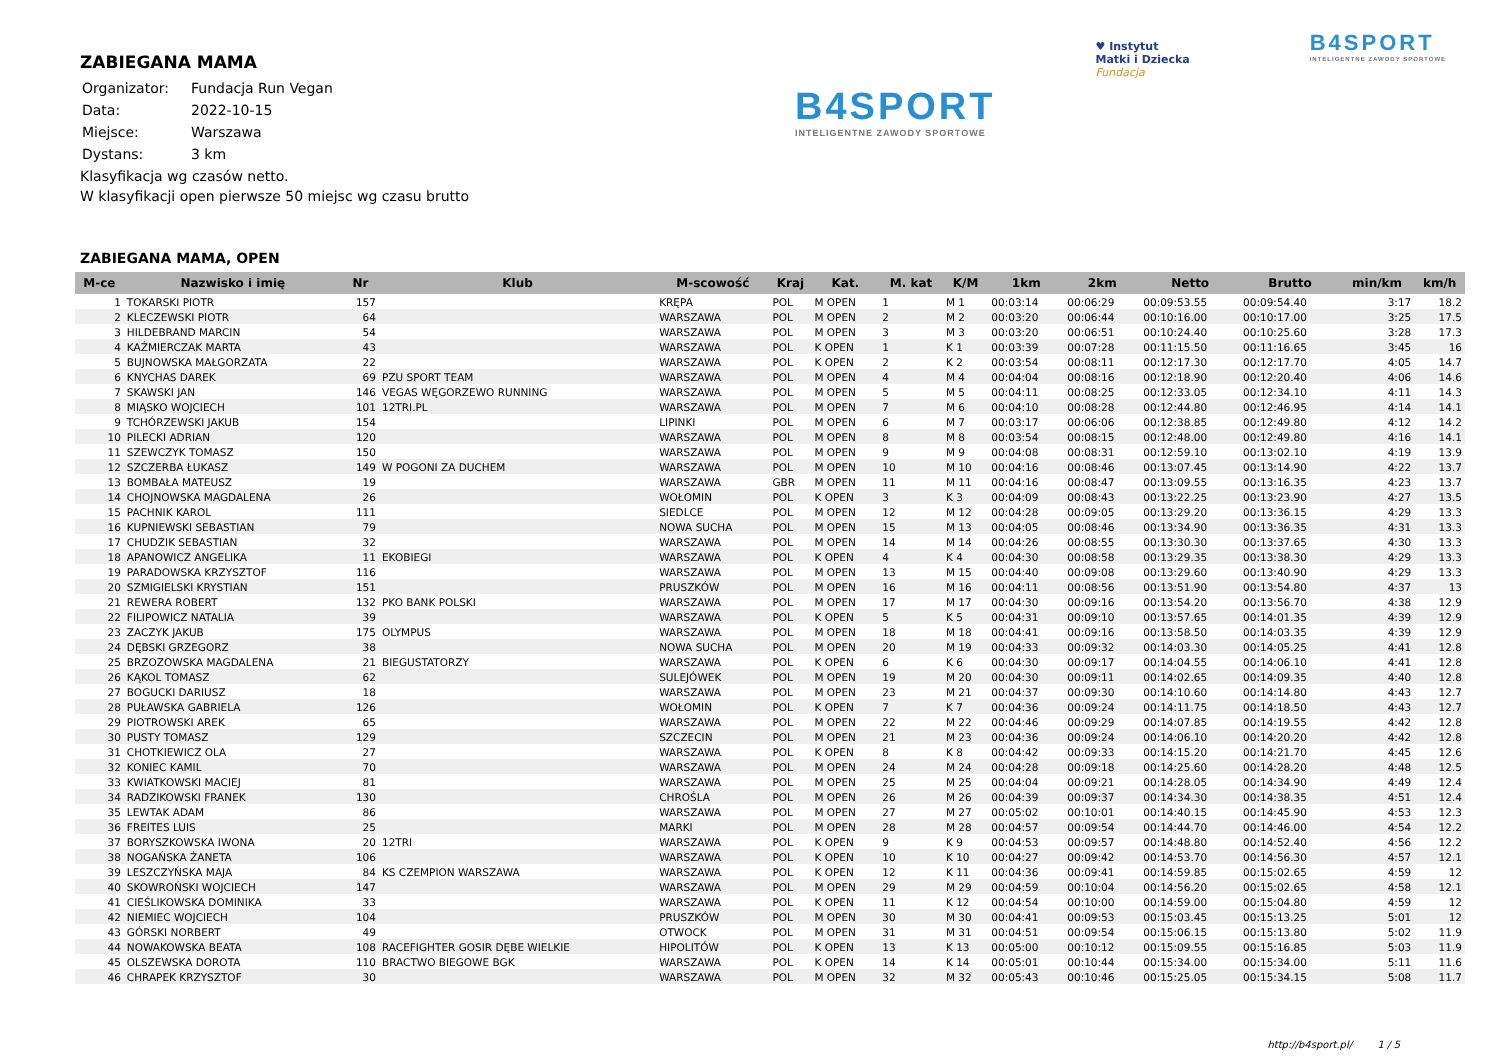ZABIEGANA MAMA
| Organizator: | Fundacja Run Vegan |
| Data: | 2022-10-15 |
| Miejsce: | Warszawa |
| Dystans: | 3 km |
Klasyfikacja wg czasów netto.
W klasyfikacji open pierwsze 50 miejsc wg czasu brutto
B4SPORT
INTELIGENTNE ZAWODY SPORTOWE
♥ Instytut
Matki i Dziecka
Fundacja
B4SPORT
INTELIGENTNE ZAWODY SPORTOWE
ZABIEGANA MAMA, OPEN
| M-ce | Nazwisko i imię | Nr | Klub | M-scowość | Kraj | Kat. | M. kat | K/M | 1km | 2km | Netto | Brutto | min/km | km/h |
| --- | --- | --- | --- | --- | --- | --- | --- | --- | --- | --- | --- | --- | --- | --- |
| 1 | TOKARSKI PIOTR | 157 | | KRĘPA | POL | M OPEN | 1 | M 1 | 00:03:14 | 00:06:29 | 00:09:53.55 | 00:09:54.40 | 3:17 | 18.2 |
| 2 | KLECZEWSKI PIOTR | 64 | | WARSZAWA | POL | M OPEN | 2 | M 2 | 00:03:20 | 00:06:44 | 00:10:16.00 | 00:10:17.00 | 3:25 | 17.5 |
| 3 | HILDEBRAND MARCIN | 54 | | WARSZAWA | POL | M OPEN | 3 | M 3 | 00:03:20 | 00:06:51 | 00:10:24.40 | 00:10:25.60 | 3:28 | 17.3 |
| 4 | KAŹMIERCZAK MARTA | 43 | | WARSZAWA | POL | K OPEN | 1 | K 1 | 00:03:39 | 00:07:28 | 00:11:15.50 | 00:11:16.65 | 3:45 | 16 |
| 5 | BUJNOWSKA MAŁGORZATA | 22 | | WARSZAWA | POL | K OPEN | 2 | K 2 | 00:03:54 | 00:08:11 | 00:12:17.30 | 00:12:17.70 | 4:05 | 14.7 |
| 6 | KNYCHAS DAREK | 69 | PZU SPORT TEAM | WARSZAWA | POL | M OPEN | 4 | M 4 | 00:04:04 | 00:08:16 | 00:12:18.90 | 00:12:20.40 | 4:06 | 14.6 |
| 7 | SKAWSKI JAN | 146 | VEGAS WĘGORZEWO RUNNING | WARSZAWA | POL | M OPEN | 5 | M 5 | 00:04:11 | 00:08:25 | 00:12:33.05 | 00:12:34.10 | 4:11 | 14.3 |
| 8 | MIĄSKO WOJCIECH | 101 | 12TRI.PL | WARSZAWA | POL | M OPEN | 7 | M 6 | 00:04:10 | 00:08:28 | 00:12:44.80 | 00:12:46.95 | 4:14 | 14.1 |
| 9 | TCHÓRZEWSKI JAKUB | 154 | | LIPINKI | POL | M OPEN | 6 | M 7 | 00:03:17 | 00:06:06 | 00:12:38.85 | 00:12:49.80 | 4:12 | 14.2 |
| 10 | PILECKI ADRIAN | 120 | | WARSZAWA | POL | M OPEN | 8 | M 8 | 00:03:54 | 00:08:15 | 00:12:48.00 | 00:12:49.80 | 4:16 | 14.1 |
| 11 | SZEWCZYK TOMASZ | 150 | | WARSZAWA | POL | M OPEN | 9 | M 9 | 00:04:08 | 00:08:31 | 00:12:59.10 | 00:13:02.10 | 4:19 | 13.9 |
| 12 | SZCZERBA ŁUKASZ | 149 | W POGONI ZA DUCHEM | WARSZAWA | POL | M OPEN | 10 | M 10 | 00:04:16 | 00:08:46 | 00:13:07.45 | 00:13:14.90 | 4:22 | 13.7 |
| 13 | BOMBAŁA MATEUSZ | 19 | | WARSZAWA | GBR | M OPEN | 11 | M 11 | 00:04:16 | 00:08:47 | 00:13:09.55 | 00:13:16.35 | 4:23 | 13.7 |
| 14 | CHOJNOWSKA MAGDALENA | 26 | | WOŁOMIN | POL | K OPEN | 3 | K 3 | 00:04:09 | 00:08:43 | 00:13:22.25 | 00:13:23.90 | 4:27 | 13.5 |
| 15 | PACHNIK KAROL | 111 | | SIEDLCE | POL | M OPEN | 12 | M 12 | 00:04:28 | 00:09:05 | 00:13:29.20 | 00:13:36.15 | 4:29 | 13.3 |
| 16 | KUPNIEWSKI SEBASTIAN | 79 | | NOWA SUCHA | POL | M OPEN | 15 | M 13 | 00:04:05 | 00:08:46 | 00:13:34.90 | 00:13:36.35 | 4:31 | 13.3 |
| 17 | CHUDZIK SEBASTIAN | 32 | | WARSZAWA | POL | M OPEN | 14 | M 14 | 00:04:26 | 00:08:55 | 00:13:30.30 | 00:13:37.65 | 4:30 | 13.3 |
| 18 | APANOWICZ ANGELIKA | 11 | EKOBIEGI | WARSZAWA | POL | K OPEN | 4 | K 4 | 00:04:30 | 00:08:58 | 00:13:29.35 | 00:13:38.30 | 4:29 | 13.3 |
| 19 | PARADOWSKA KRZYSZTOF | 116 | | WARSZAWA | POL | M OPEN | 13 | M 15 | 00:04:40 | 00:09:08 | 00:13:29.60 | 00:13:40.90 | 4:29 | 13.3 |
| 20 | SZMIGIELSKI KRYSTIAN | 151 | | PRUSZKÓW | POL | M OPEN | 16 | M 16 | 00:04:11 | 00:08:56 | 00:13:51.90 | 00:13:54.80 | 4:37 | 13 |
| 21 | REWERA ROBERT | 132 | PKO BANK POLSKI | WARSZAWA | POL | M OPEN | 17 | M 17 | 00:04:30 | 00:09:16 | 00:13:54.20 | 00:13:56.70 | 4:38 | 12.9 |
| 22 | FILIPOWICZ NATALIA | 39 | | WARSZAWA | POL | K OPEN | 5 | K 5 | 00:04:31 | 00:09:10 | 00:13:57.65 | 00:14:01.35 | 4:39 | 12.9 |
| 23 | ZACZYK JAKUB | 175 | OLYMPUS | WARSZAWA | POL | M OPEN | 18 | M 18 | 00:04:41 | 00:09:16 | 00:13:58.50 | 00:14:03.35 | 4:39 | 12.9 |
| 24 | DĘBSKI GRZEGORZ | 38 | | NOWA SUCHA | POL | M OPEN | 20 | M 19 | 00:04:33 | 00:09:32 | 00:14:03.30 | 00:14:05.25 | 4:41 | 12.8 |
| 25 | BRZOZOWSKA MAGDALENA | 21 | BIEGUSTATORZY | WARSZAWA | POL | K OPEN | 6 | K 6 | 00:04:30 | 00:09:17 | 00:14:04.55 | 00:14:06.10 | 4:41 | 12.8 |
| 26 | KĄKOL TOMASZ | 62 | | SULEJÓWEK | POL | M OPEN | 19 | M 20 | 00:04:30 | 00:09:11 | 00:14:02.65 | 00:14:09.35 | 4:40 | 12.8 |
| 27 | BOGUCKI DARIUSZ | 18 | | WARSZAWA | POL | M OPEN | 23 | M 21 | 00:04:37 | 00:09:30 | 00:14:10.60 | 00:14:14.80 | 4:43 | 12.7 |
| 28 | PUŁAWSKA GABRIELA | 126 | | WOŁOMIN | POL | K OPEN | 7 | K 7 | 00:04:36 | 00:09:24 | 00:14:11.75 | 00:14:18.50 | 4:43 | 12.7 |
| 29 | PIOTROWSKI AREK | 65 | | WARSZAWA | POL | M OPEN | 22 | M 22 | 00:04:46 | 00:09:29 | 00:14:07.85 | 00:14:19.55 | 4:42 | 12.8 |
| 30 | PUSTY TOMASZ | 129 | | SZCZECIN | POL | M OPEN | 21 | M 23 | 00:04:36 | 00:09:24 | 00:14:06.10 | 00:14:20.20 | 4:42 | 12.8 |
| 31 | CHOTKIEWICZ OLA | 27 | | WARSZAWA | POL | K OPEN | 8 | K 8 | 00:04:42 | 00:09:33 | 00:14:15.20 | 00:14:21.70 | 4:45 | 12.6 |
| 32 | KONIEC KAMIL | 70 | | WARSZAWA | POL | M OPEN | 24 | M 24 | 00:04:28 | 00:09:18 | 00:14:25.60 | 00:14:28.20 | 4:48 | 12.5 |
| 33 | KWIATKOWSKI MACIEJ | 81 | | WARSZAWA | POL | M OPEN | 25 | M 25 | 00:04:04 | 00:09:21 | 00:14:28.05 | 00:14:34.90 | 4:49 | 12.4 |
| 34 | RADZIKOWSKI FRANEK | 130 | | CHROŚLA | POL | M OPEN | 26 | M 26 | 00:04:39 | 00:09:37 | 00:14:34.30 | 00:14:38.35 | 4:51 | 12.4 |
| 35 | LEWTAK ADAM | 86 | | WARSZAWA | POL | M OPEN | 27 | M 27 | 00:05:02 | 00:10:01 | 00:14:40.15 | 00:14:45.90 | 4:53 | 12.3 |
| 36 | FREITES LUIS | 25 | | MARKI | POL | M OPEN | 28 | M 28 | 00:04:57 | 00:09:54 | 00:14:44.70 | 00:14:46.00 | 4:54 | 12.2 |
| 37 | BORYSZKOWSKA IWONA | 20 | 12TRI | WARSZAWA | POL | K OPEN | 9 | K 9 | 00:04:53 | 00:09:57 | 00:14:48.80 | 00:14:52.40 | 4:56 | 12.2 |
| 38 | NOGAŃSKA ŻANETA | 106 | | WARSZAWA | POL | K OPEN | 10 | K 10 | 00:04:27 | 00:09:42 | 00:14:53.70 | 00:14:56.30 | 4:57 | 12.1 |
| 39 | LESZCZYŃSKA MAJA | 84 | KS CZEMPION WARSZAWA | WARSZAWA | POL | K OPEN | 12 | K 11 | 00:04:36 | 00:09:41 | 00:14:59.85 | 00:15:02.65 | 4:59 | 12 |
| 40 | SKOWROŃSKI WOJCIECH | 147 | | WARSZAWA | POL | M OPEN | 29 | M 29 | 00:04:59 | 00:10:04 | 00:14:56.20 | 00:15:02.65 | 4:58 | 12.1 |
| 41 | CIEŚLIKOWSKA DOMINIKA | 33 | | WARSZAWA | POL | K OPEN | 11 | K 12 | 00:04:54 | 00:10:00 | 00:14:59.00 | 00:15:04.80 | 4:59 | 12 |
| 42 | NIEMIEC WOJCIECH | 104 | | PRUSZKÓW | POL | M OPEN | 30 | M 30 | 00:04:41 | 00:09:53 | 00:15:03.45 | 00:15:13.25 | 5:01 | 12 |
| 43 | GÓRSKI NORBERT | 49 | | OTWOCK | POL | M OPEN | 31 | M 31 | 00:04:51 | 00:09:54 | 00:15:06.15 | 00:15:13.80 | 5:02 | 11.9 |
| 44 | NOWAKOWSKA BEATA | 108 | RACEFIGHTER GOSIR DĘBE WIELKIE | HIPOLITÓW | POL | K OPEN | 13 | K 13 | 00:05:00 | 00:10:12 | 00:15:09.55 | 00:15:16.85 | 5:03 | 11.9 |
| 45 | OLSZEWSKA DOROTA | 110 | BRACTWO BIEGOWE BGK | WARSZAWA | POL | K OPEN | 14 | K 14 | 00:05:01 | 00:10:44 | 00:15:34.00 | 00:15:34.00 | 5:11 | 11.6 |
| 46 | CHRAPEK KRZYSZTOF | 30 | | WARSZAWA | POL | M OPEN | 32 | M 32 | 00:05:43 | 00:10:46 | 00:15:25.05 | 00:15:34.15 | 5:08 | 11.7 |
http://b4sport.pl/ 1 / 5